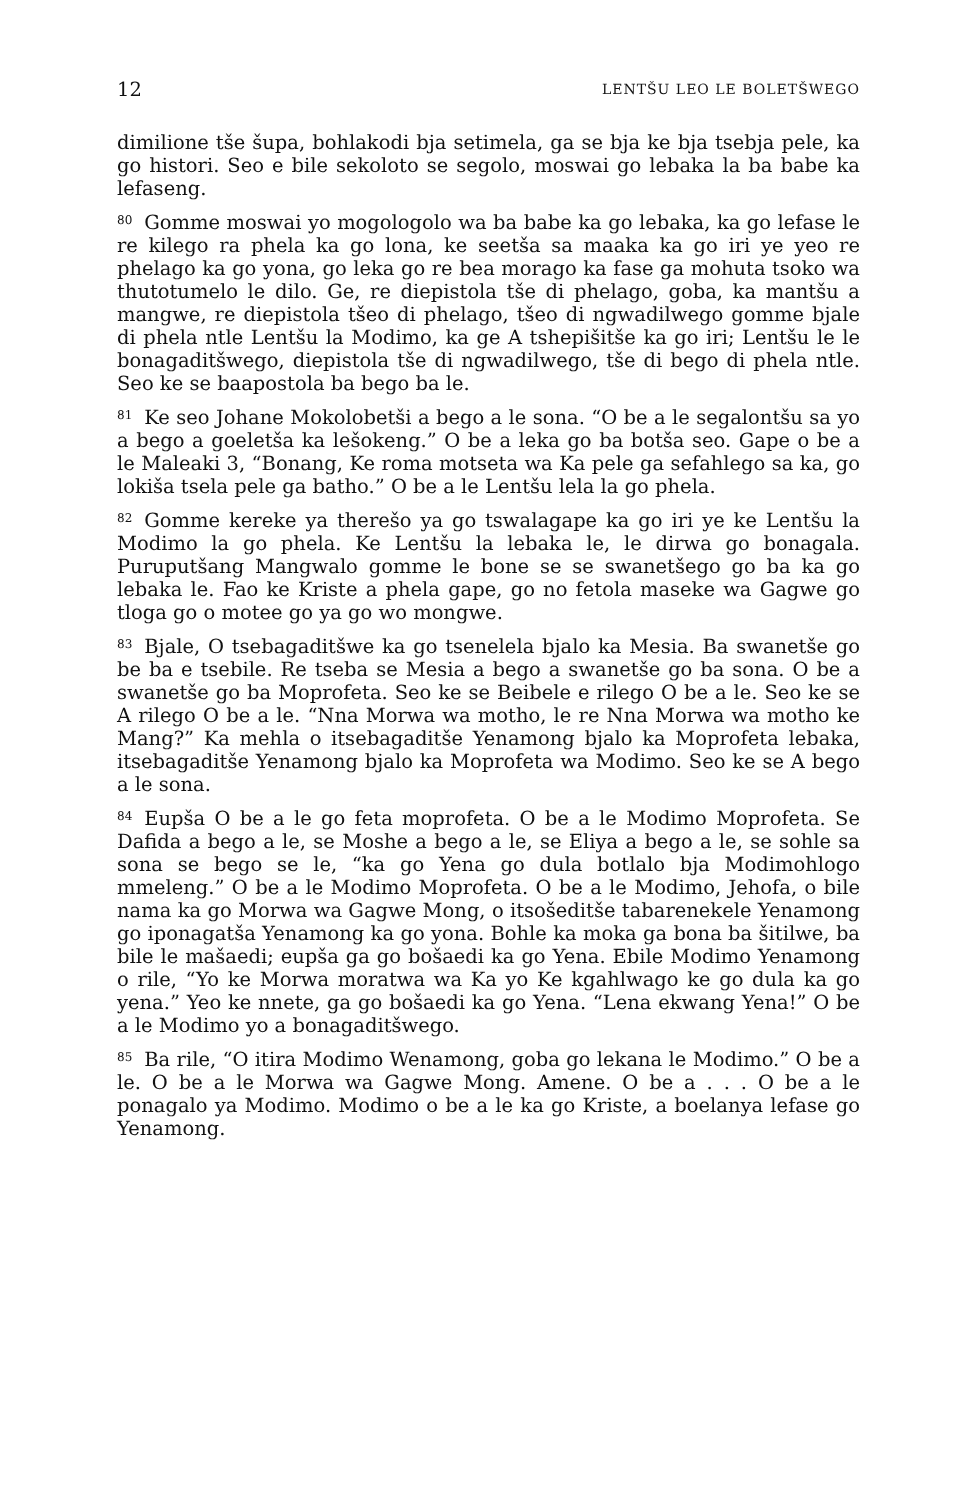12 LENTŠU LEO LE BOLETŠWEGO
dimilione tše šupa, bohlakodi bja setimela, ga se bja ke bja tsebja pele, ka go histori. Seo e bile sekoloto se segolo, moswai go lebaka la ba babe ka lefaseng.
<sup>80</sup> Gomme moswai yo mogologolo wa ba babe ka go lebaka, ka go lefase le re kilego ra phela ka go lona, ke seetša sa maaka ka go iri ye yeo re phelago ka go yona, go leka go re bea morago ka fase ga mohuta tsoko wa thutotumelo le dilo. Ge, re diepistola tše di phelago, goba, ka mantšu a mangwe, re diepistola tšeo di phelago, tšeo di ngwadilwego gomme bjale di phela ntle Lentšu la Modimo, ka ge A tshepišitše ka go iri; Lentšu le le bonagaditšwego, diepistola tše di ngwadilwego, tše di bego di phela ntle. Seo ke se baapostola ba bego ba le.
<sup>81</sup> Ke seo Johane Mokolobetši a bego a le sona. “O be a le segalontšu sa yo a bego a goeletša ka lešokeng.” O be a leka go ba botša seo. Gape o be a le Maleaki 3, “Bonang, Ke roma motseta wa Ka pele ga sefahlego sa ka, go lokiša tsela pele ga batho.” O be a le Lentšu lela la go phela.
<sup>82</sup> Gomme kereke ya therešo ya go tswalagape ka go iri ye ke Lentšu la Modimo la go phela. Ke Lentšu la lebaka le, le dirwa go bonagala. Puruputšang Mangwalo gomme le bone se se swanetšego go ba ka go lebaka le. Fao ke Kriste a phela gape, go no fetola maseke wa Gagwe go tloga go o motee go ya go wo mongwe.
<sup>83</sup> Bjale, O tsebagaditšwe ka go tsenelela bjalo ka Mesia. Ba swanetše go be ba e tsebile. Re tseba se Mesia a bego a swanetše go ba sona. O be a swanetše go ba Moprofeta. Seo ke se Beibele e rilego O be a le. Seo ke se A rilego O be a le. “Nna Morwa wa motho, le re Nna Morwa wa motho ke Mang?” Ka mehla o itsebagaditše Yenamong bjalo ka Moprofeta lebaka, itsebagaditše Yenamong bjalo ka Moprofeta wa Modimo. Seo ke se A bego a le sona.
<sup>84</sup> Eupša O be a le go feta moprofeta. O be a le Modimo Moprofeta. Se Dafida a bego a le, se Moshe a bego a le, se Eliya a bego a le, se sohle sa sona se bego se le, “ka go Yena go dula botlalo bja Modimohlogo mmeleng.” O be a le Modimo Moprofeta. O be a le Modimo, Jehofa, o bile nama ka go Morwa wa Gagwe Mong, o itsošeditše tabarenekele Yenamong go iponagatša Yenamong ka go yona. Bohle ka moka ga bona ba šitilwe, ba bile le mašaedi; eupša ga go bošaedi ka go Yena. Ebile Modimo Yenamong o rile, “Yo ke Morwa moratwa wa Ka yo Ke kgahlwago ke go dula ka go yena.” Yeo ke nnete, ga go bošaedi ka go Yena. “Lena ekwang Yena!” O be a le Modimo yo a bonagaditšwego.
<sup>85</sup>Ba rile, “O itira Modimo Wenamong, goba go lekana le Modimo.” O be a le. O be a le Morwa wa Gagwe Mong. Amene. O be a . . . O be a le ponagalo ya Modimo. Modimo o be a le ka go Kriste, a boelanya lefase go Yenamong.